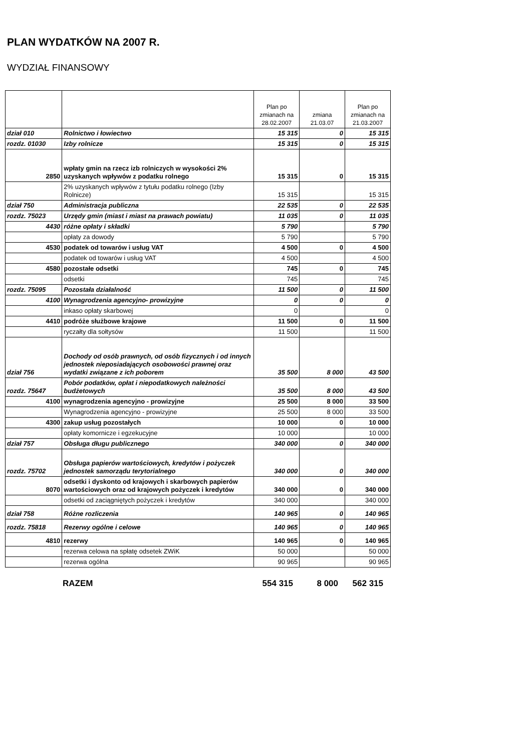PLAN WYDATKÓW NA 2007 R.
WYDZIAŁ FINANSOWY
| | | Plan po zmianach na 28.02.2007 | zmiana 21.03.07 | Plan po zmianach na 21.03.2007 |
| dział 010 | Rolnictwo i łowiectwo | 15 315 | 0 | 15 315 |
| rozdz. 01030 | Izby rolnicze | 15 315 | 0 | 15 315 |
| 2850 | wpłaty gmin na rzecz izb rolniczych w wysokości 2% uzyskanych wpływów z podatku rolnego | 15 315 | 0 | 15 315 |
| | 2% uzyskanych wpływów z tytułu podatku rolnego (Izby Rolnicze) | 15 315 | | 15 315 |
| dział 750 | Administracja publiczna | 22 535 | 0 | 22 535 |
| rozdz. 75023 | Urzędy gmin (miast i miast na prawach powiatu) | 11 035 | 0 | 11 035 |
| 4430 | różne opłaty i składki | 5 790 | | 5 790 |
| | opłaty za dowody | 5 790 | | 5 790 |
| 4530 | podatek od towarów i usług VAT | 4 500 | 0 | 4 500 |
| | podatek od towarów i usług VAT | 4 500 | | 4 500 |
| 4580 | pozostałe odsetki | 745 | 0 | 745 |
| | odsetki | 745 | | 745 |
| rozdz. 75095 | Pozostała działalność | 11 500 | 0 | 11 500 |
| 4100 | Wynagrodzenia agencyjno- prowizyjne | 0 | 0 | 0 |
| | inkaso opłaty skarbowej | 0 | | 0 |
| 4410 | podróże służbowe krajowe | 11 500 | 0 | 11 500 |
| | ryczałty dla sołtysów | 11 500 | | 11 500 |
| dział 756 | Dochody od osób prawnych, od osób fizycznych i od innych jednostek nieposiadających osobowości prawnej oraz wydatki związane z ich poborem | 35 500 | 8 000 | 43 500 |
| rozdz. 75647 | Pobór podatków, opłat i niepodatkowych należności budżetowych | 35 500 | 8 000 | 43 500 |
| 4100 | wynagrodzenia agencyjno - prowizyjne | 25 500 | 8 000 | 33 500 |
| | Wynagrodzenia agencyjno - prowizyjne | 25 500 | 8 000 | 33 500 |
| 4300 | zakup usług pozostałych | 10 000 | 0 | 10 000 |
| | opłaty komornicze i egzekucyjne | 10 000 | | 10 000 |
| dział 757 | Obsługa długu publicznego | 340 000 | 0 | 340 000 |
| rozdz. 75702 | Obsługa papierów wartościowych, kredytów i pożyczek jednostek samorządu terytorialnego | 340 000 | 0 | 340 000 |
| 8070 | odsetki i dyskonto od krajowych i skarbowych papierów wartościowych oraz od krajowych pożyczek i kredytów | 340 000 | 0 | 340 000 |
| | odsetki od zaciągniętych pożyczek i kredytów | 340 000 | | 340 000 |
| dział 758 | Różne rozliczenia | 140 965 | 0 | 140 965 |
| rozdz. 75818 | Rezerwy ogólne i celowe | 140 965 | 0 | 140 965 |
| 4810 | rezerwy | 140 965 | 0 | 140 965 |
| | rezerwa celowa na spłatę odsetek ZWiK | 50 000 | | 50 000 |
| | rezerwa ogólna | 90 965 | | 90 965 |
RAZEM 554 315 8 000 562 315